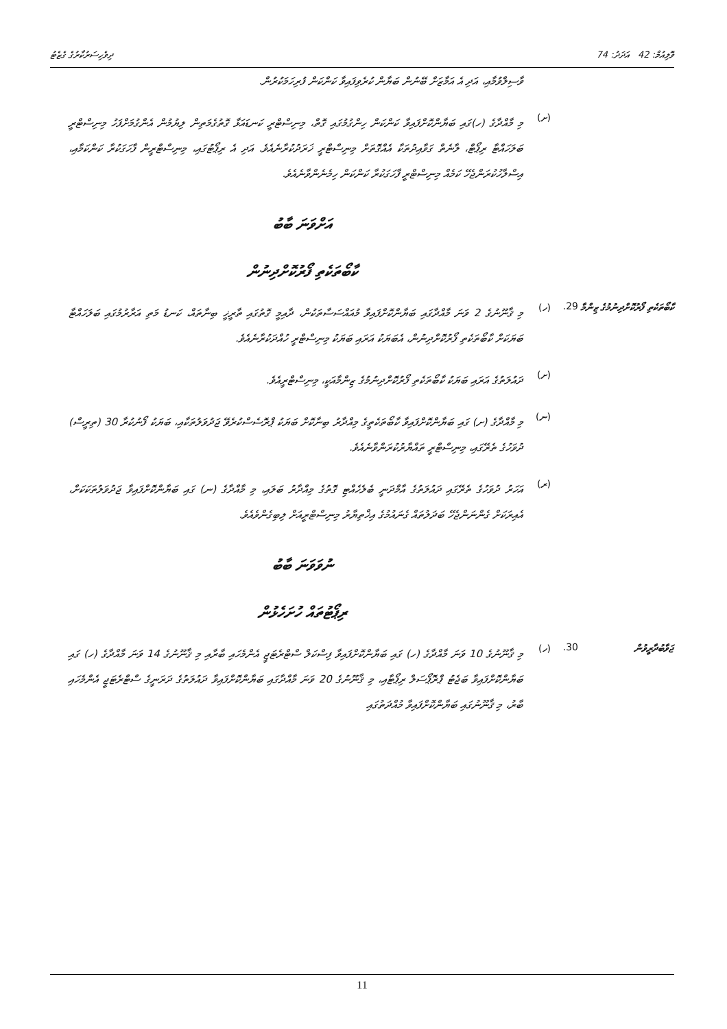ވޮލިއުމް: 42 އަދަދު: 74 ދިވެހިސަރުކާރުގެ ގެޒެޓު
ވާސިލްވުމާއި، އަދި އެ އަމާޒަށް ބޭނުން ބަޔާން ކުރެވިފައިވާ ކަންކަން ފުރިހަމަކުރުން.
(ށ)
މި މާއްދާގެ (ހ)ގައި ބަޔާންކޮށްފައިވާ ކަންކަން ހިންގުމުގައި ގޮތް، މިނިސްޓްރީ ކަނޑައަޅާ ގޮތުގެމަތިން ލިޔުމުން އެންގުމަށްފަހު މިނިސްޓްރީ ބަލަހައްޓާ ރިޕޯޓް، ލާނެތް ގަވާއިދުތަކާ އެއްގޮތަށް މިނިސްޓްރީ ޚަރަދުކުރާނެއެވެ. އަދި އެ ރިޕޯޓުގައި، މިނިސްޓްރީން ފާހަގަކުރާ ކަންކަމާއި، އިސްލާހުކުރަންޖެހޭ ކަމެއް މިނިސްޓްރީ ފާހަގަކުރާ ކަންކަން ހިމެނެންވާނެއެވެ.
އަށްވަނަ ބާބު
ކާބޯތަކެތި ފޯރުކޮށްދިނުން
ކާބޯތަކެތި ފޯރުކޮށްދިނުމުގެ ޒިންމާ
29. (ހ)
މި ޤާނޫނުގެ 2 ވަނަ މާއްދާގައި ބަޔާންކޮށްފައިވާ މުއައްސަސާތަކުން، ދާއިމީ ގޮތުގައި ތާރީޚީ ބިނާތައް، ކަނޑު މަތި އަރާރުމުގައި ބަލަހައްޓާ ބަޔަކަށް ކާބޯތަކެތި ފޯރުކޮށްދިނުން، އެބަޔަކު އަރައި ބަޔަކު މިނިސްޓްރީ ހުއްދަކުރާނެއެވެ.
(ށ)
ދައުލަތުގެ އަރައި ބަޔަކު ކާބޯތަކެތި ފޯރުކޮށްދިނުމުގެ ޒިންމާއަކީ، މިނިސްޓްރީއެވެ.
(ނ)
މި މާއްދާގެ (ށ) ގައި ބަޔާންކޮށްފައިވާ ކާބޯތަކެތީގެ މިއްދާރު ބިނާކޮށް ބަޔަކު ޕްރޮސެސްކުރެވޭ ޖަދުވަލުތަކާއި، ބަޔަކު ފޯނުކުރާ 30 (ތިރީސް) ދުވަހުގެ ތެރޭގައި، މިނިސްޓްރީ ތައްޔާރުކުރަންވާނެއެވެ.
(ރ)
އަހަރު ދުވަހުގެ ތެރޭގައި ދައުލަތުގެ އާމްދަނީ ބެލެހެއްޓި ގޮތުގެ މިއްދާރު ބަލައި، މި މާއްދާގެ (ނ) ގައި ބަޔާންކޮށްފައިވާ ޖަދުވަލުތަކަކަށް، އެއިރަކަށް ގެންނަންޖެހޭ ބަދަލުތައް ގެނައުމުގެ އިޚްތިޔާރު މިނިސްޓްރީއަށް ލިބިގެންވެއެވެ.
ނުވަވަނަ ބާބު
ރިޕޯޓުތައް ހުށަހެޅުން
ޖަވާބުދާރީވުން 30. (ހ)
މި ޤާނޫނުގެ 10 ވަނަ މާއްދާގެ (ހ) ގައި ބަޔާންކޮށްފައިވާ ފިސްކަލް ސްޓްރެޓަޖީ އެންމެހައި ބާރާއި މި ޤާނޫނުގެ 14 ވަނަ މާއްދާގެ (ހ) ގައި ބަޔާންކޮށްފައިވާ ބަޖެޓު ޕްރޮޕޯސަލް ރިޕޯޓާއި، މި ޤާނޫނުގެ 20 ވަނަ މާއްދާގައި ބަޔާންކޮށްފައިވާ ދައުލަތުގެ ދަރަނީގެ ސްޓްރެޓަޖީ އެންމެހައި ބާރު، މި ޤާނޫނުގައި ބަޔާންކޮށްފައިވާ މުއްދަތުގައި
11